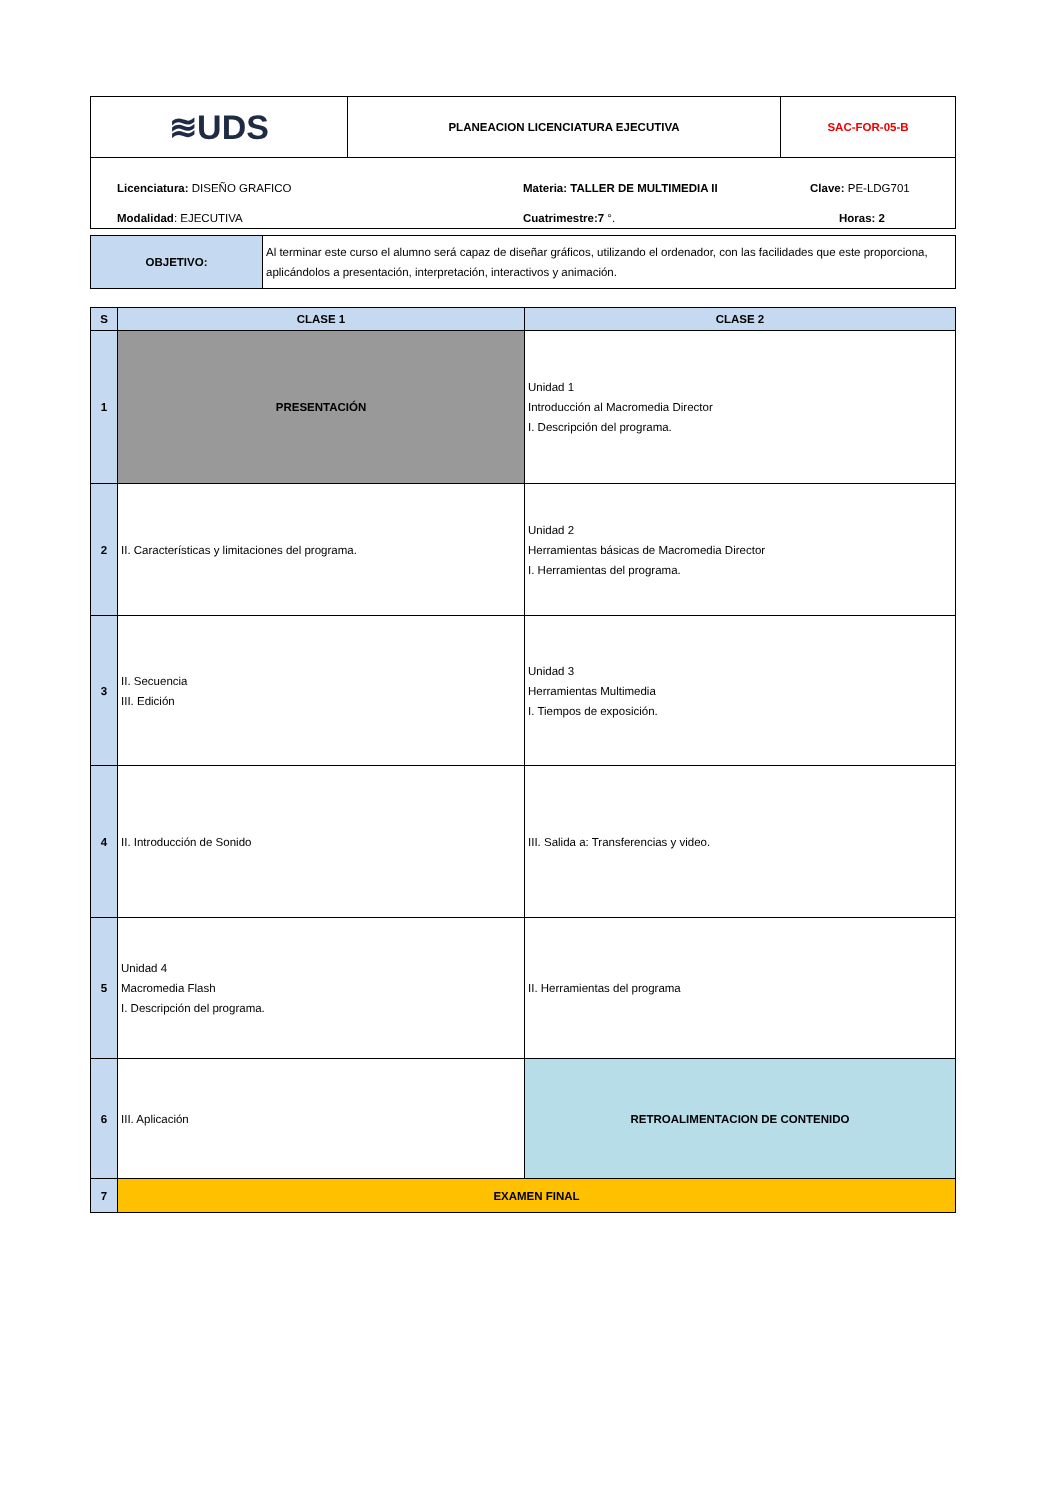| ≋UDS | PLANEACION LICENCIATURA EJECUTIVA | SAC-FOR-05-B |
Licenciatura: DISEÑO GRAFICO Materia: TALLER DE MULTIMEDIA II Clave: PE-LDG701
Modalidad: EJECUTIVA Cuatrimestre:7 °. Horas: 2
| OBJETIVO: | Al terminar este curso el alumno será capaz de diseñar gráficos, utilizando el ordenador, con las facilidades que este proporciona, aplicándolos a presentación, interpretación, interactivos y animación. |
| S | CLASE 1 | CLASE 2 |
| --- | --- | --- |
| 1 | PRESENTACIÓN | Unidad 1 Introducción al Macromedia Director I. Descripción del programa. |
| 2 | II. Características y limitaciones del programa. | Unidad 2 Herramientas básicas de Macromedia Director I. Herramientas del programa. |
| 3 | II. Secuencia III. Edición | Unidad 3 Herramientas Multimedia I. Tiempos de exposición. |
| 4 | II. Introducción de Sonido | III. Salida a: Transferencias y video. |
| 5 | Unidad 4 Macromedia Flash I. Descripción del programa. | II. Herramientas del programa |
| 6 | III. Aplicación | RETROALIMENTACION DE CONTENIDO |
| 7 | EXAMEN FINAL | |